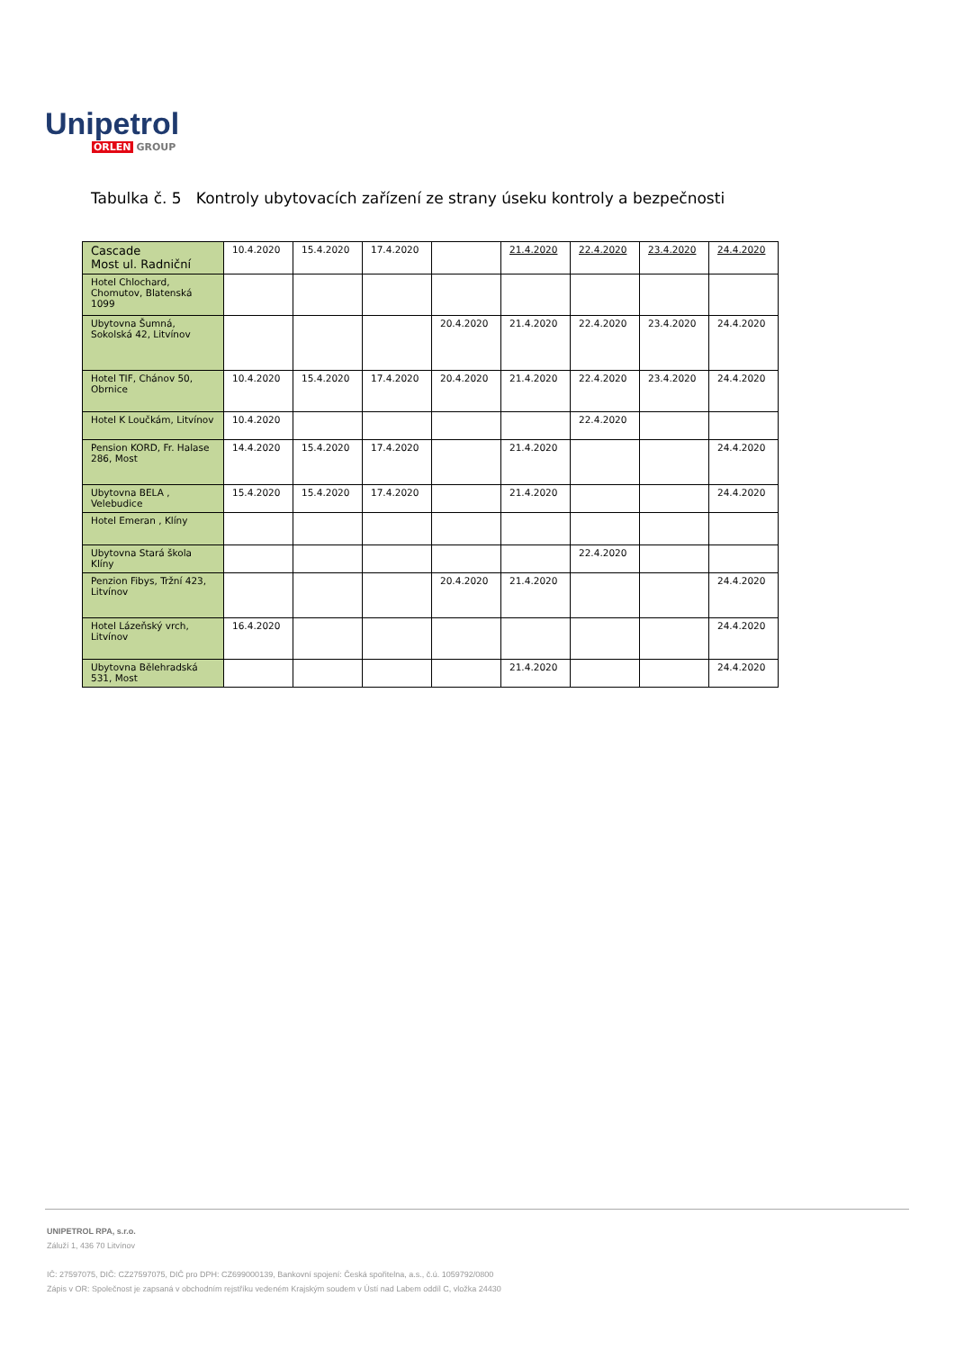Unipetrol
ORLEN GROUP
Tabulka č. 5 Kontroly ubytovacích zařízení ze strany úseku kontroly a bezpečnosti
| Cascade Most ul. Radniční | 10.4.2020 | 15.4.2020 | 17.4.2020 | | 21.4.2020 | 22.4.2020 | 23.4.2020 | 24.4.2020 |
| Hotel Chlochard, Chomutov, Blatenská 1099 | | | | | | | | |
| Ubytovna Šumná, Sokolská 42, Litvínov | | | | 20.4.2020 | 21.4.2020 | 22.4.2020 | 23.4.2020 | 24.4.2020 |
| Hotel TIF, Chánov 50, Obrnice | 10.4.2020 | 15.4.2020 | 17.4.2020 | 20.4.2020 | 21.4.2020 | 22.4.2020 | 23.4.2020 | 24.4.2020 |
| Hotel K Loučkám, Litvínov | 10.4.2020 | | | | | 22.4.2020 | | |
| Pension KORD, Fr. Halase 286, Most | 14.4.2020 | 15.4.2020 | 17.4.2020 | | 21.4.2020 | | | 24.4.2020 |
| Ubytovna BELA , Velebudice | 15.4.2020 | 15.4.2020 | 17.4.2020 | | 21.4.2020 | | | 24.4.2020 |
| Hotel Emeran , Klíny | | | | | | | | |
| Ubytovna Stará škola Klíny | | | | | | 22.4.2020 | | |
| Penzion Fibys, Tržní 423, Litvínov | | | | 20.4.2020 | 21.4.2020 | | | 24.4.2020 |
| Hotel Lázeňský vrch, Litvínov | 16.4.2020 | | | | | | | 24.4.2020 |
| Ubytovna Bělehradská 531, Most | | | | | 21.4.2020 | | | 24.4.2020 |
UNIPETROL RPA, s.r.o.
Záluží 1, 436 70 Litvínov
IČ: 27597075, DIČ: CZ27597075, DIČ pro DPH: CZ699000139, Bankovní spojení: Česká spořitelna, a.s., č.ú. 1059792/0800
Zápis v OR: Společnost je zapsaná v obchodním rejstříku vedeném Krajským soudem v Ústí nad Labem oddíl C, vložka 24430